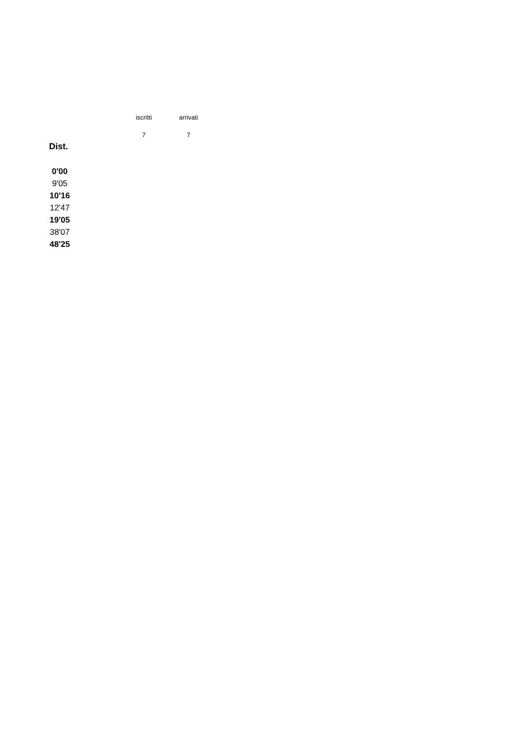| iscritti | arrivati |
| 7 | 7 |
Dist.
| 0'00 |
| 9'05 |
| 10'16 |
| 12'47 |
| 19'05 |
| 38'07 |
| 48'25 |